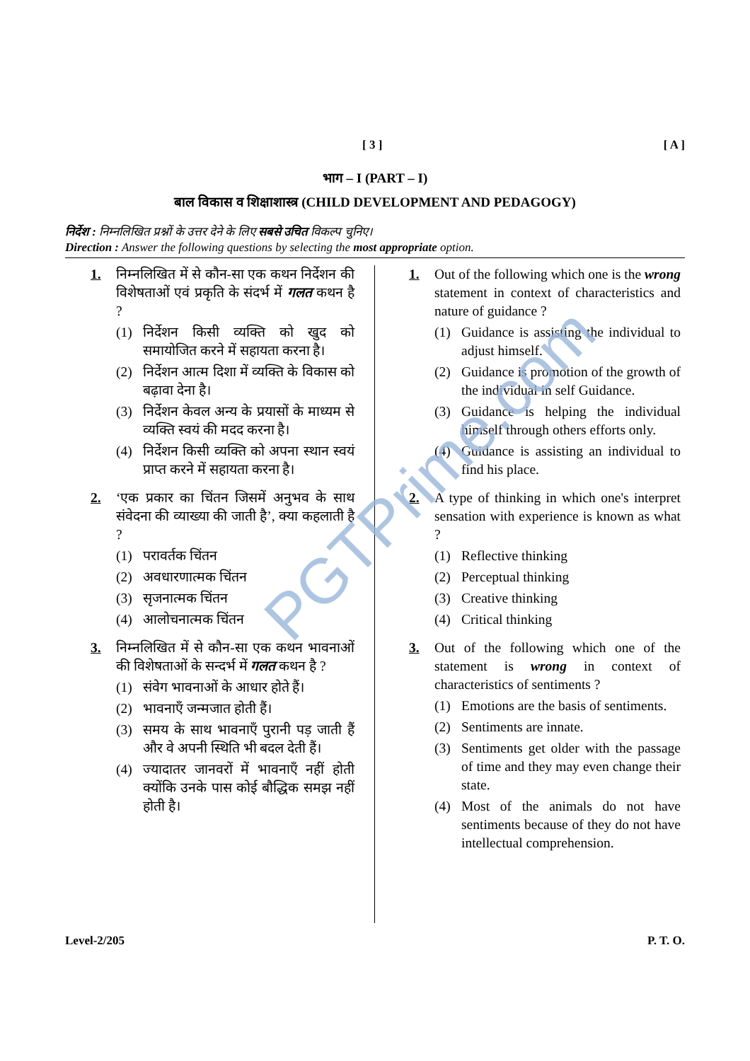[ 3 ] [ A ]
भाग – I (PART – I)
बाल विकास व शिक्षाशास्त्र (CHILD DEVELOPMENT AND PEDAGOGY)
निर्देश : निम्नलिखित प्रश्नों के उत्तर देने के लिए सबसे उचित विकल्प चुनिए।
Direction : Answer the following questions by selecting the most appropriate option.
1. निम्नलिखित में से कौन-सा एक कथन निर्देशन की विशेषताओं एवं प्रकृति के संदर्भ में गलत कथन है ?
(1) निर्देशन किसी व्यक्ति को खुद को समायोजित करने में सहायता करना है।
(2) निर्देशन आत्म दिशा में व्यक्ति के विकास को बढ़ावा देना है।
(3) निर्देशन केवल अन्य के प्रयासों के माध्यम से व्यक्ति स्वयं की मदद करना है।
(4) निर्देशन किसी व्यक्ति को अपना स्थान स्वयं प्राप्त करने में सहायता करना है।
2. ‘एक प्रकार का चिंतन जिसमें अनुभव के साथ संवेदना की व्याख्या की जाती है’, क्या कहलाती है ?
(1) परावर्तक चिंतन
(2) अवधारणात्मक चिंतन
(3) सृजनात्मक चिंतन
(4) आलोचनात्मक चिंतन
3. निम्नलिखित में से कौन-सा एक कथन भावनाओं की विशेषताओं के सन्दर्भ में गलत कथन है ?
(1) संवेग भावनाओं के आधार होते हैं।
(2) भावनाएँ जन्मजात होती हैं।
(3) समय के साथ भावनाएँ पुरानी पड़ जाती हैं और वे अपनी स्थिति भी बदल देती हैं।
(4) ज्यादातर जानवरों में भावनाएँ नहीं होती क्योंकि उनके पास कोई बौद्धिक समझ नहीं होती है।
1. Out of the following which one is the wrong statement in context of characteristics and nature of guidance ?
(1) Guidance is assisting the individual to adjust himself.
(2) Guidance is promotion of the growth of the individual in self Guidance.
(3) Guidance is helping the individual himself through others efforts only.
(4) Guidance is assisting an individual to find his place.
2. A type of thinking in which one's interpret sensation with experience is known as what ?
(1) Reflective thinking
(2) Perceptual thinking
(3) Creative thinking
(4) Critical thinking
3. Out of the following which one of the statement is wrong in context of characteristics of sentiments ?
(1) Emotions are the basis of sentiments.
(2) Sentiments are innate.
(3) Sentiments get older with the passage of time and they may even change their state.
(4) Most of the animals do not have sentiments because of they do not have intellectual comprehension.
Level-2/205 P. T. O.
PGTPrime.com